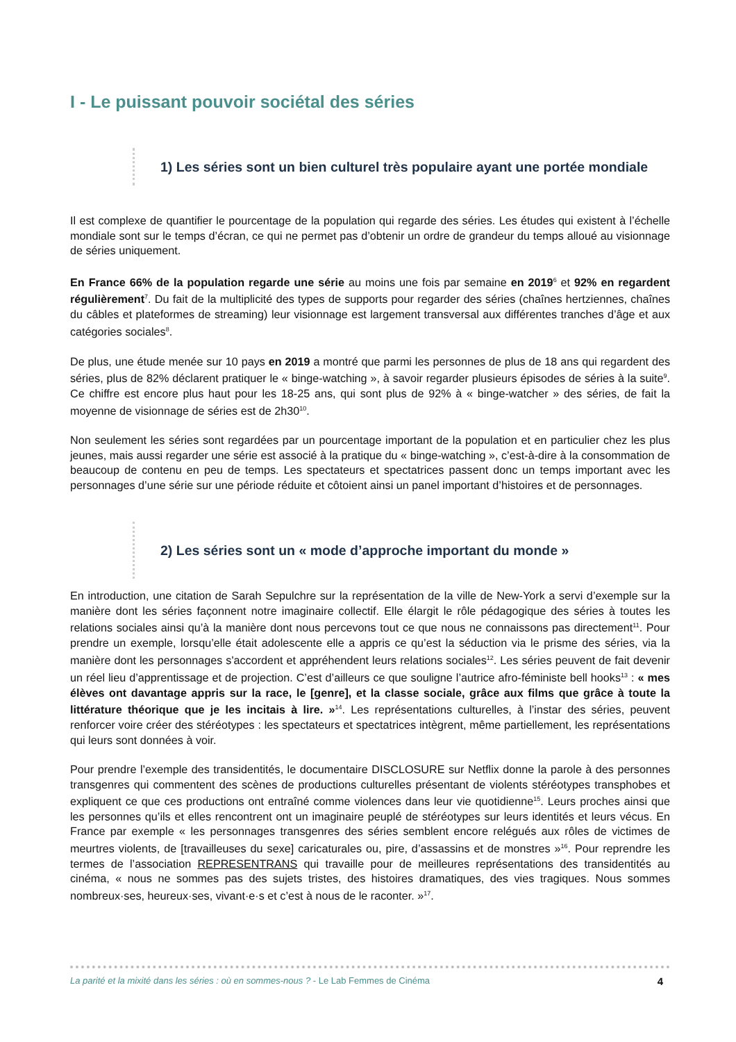I - Le puissant pouvoir sociétal des séries
1) Les séries sont un bien culturel très populaire ayant une portée mondiale
Il est complexe de quantifier le pourcentage de la population qui regarde des séries. Les études qui existent à l’échelle mondiale sont sur le temps d’écran, ce qui ne permet pas d’obtenir un ordre de grandeur du temps alloué au visionnage de séries uniquement.
En France 66% de la population regarde une série au moins une fois par semaine en 2019<sup>6</sup> et 92% en regardent régulièrement<sup>7</sup>. Du fait de la multiplicité des types de supports pour regarder des séries (chaînes hertziennes, chaînes du câbles et plateformes de streaming) leur visionnage est largement transversal aux différentes tranches d’âge et aux catégories sociales<sup>8</sup>.
De plus, une étude menée sur 10 pays en 2019 a montré que parmi les personnes de plus de 18 ans qui regardent des séries, plus de 82% déclarent pratiquer le « binge-watching », à savoir regarder plusieurs épisodes de séries à la suite<sup>9</sup>. Ce chiffre est encore plus haut pour les 18-25 ans, qui sont plus de 92% à « binge-watcher » des séries, de fait la moyenne de visionnage de séries est de 2h30<sup>10</sup>.
Non seulement les séries sont regardées par un pourcentage important de la population et en particulier chez les plus jeunes, mais aussi regarder une série est associé à la pratique du « binge-watching », c’est-à-dire à la consommation de beaucoup de contenu en peu de temps. Les spectateurs et spectatrices passent donc un temps important avec les personnages d’une série sur une période réduite et côtoient ainsi un panel important d’histoires et de personnages.
2) Les séries sont un « mode d’approche important du monde »
En introduction, une citation de Sarah Sepulchre sur la représentation de la ville de New-York a servi d’exemple sur la manière dont les séries façonnent notre imaginaire collectif. Elle élargit le rôle pédagogique des séries à toutes les relations sociales ainsi qu’à la manière dont nous percevons tout ce que nous ne connaissons pas directement<sup>11</sup>. Pour prendre un exemple, lorsqu’elle était adolescente elle a appris ce qu’est la séduction via le prisme des séries, via la manière dont les personnages s'accordent et appréhendent leurs relations sociales<sup>12</sup>. Les séries peuvent de fait devenir un réel lieu d’apprentissage et de projection. C’est d’ailleurs ce que souligne l’autrice afro-féministe bell hooks<sup>13</sup> : « mes élèves ont davantage appris sur la race, le [genre], et la classe sociale, grâce aux films que grâce à toute la littérature théorique que je les incitais à lire. »<sup>14</sup>. Les représentations culturelles, à l’instar des séries, peuvent renforcer voire créer des stéréotypes : les spectateurs et spectatrices intègrent, même partiellement, les représentations qui leurs sont données à voir.
Pour prendre l’exemple des transidentités, le documentaire DISCLOSURE sur Netflix donne la parole à des personnes transgenres qui commentent des scènes de productions culturelles présentant de violents stéréotypes transphobes et expliquent ce que ces productions ont entraîné comme violences dans leur vie quotidienne<sup>15</sup>. Leurs proches ainsi que les personnes qu’ils et elles rencontrent ont un imaginaire peuplé de stéréotypes sur leurs identités et leurs vécus. En France par exemple « les personnages transgenres des séries semblent encore relégués aux rôles de victimes de meurtres violents, de [travailleuses du sexe] caricaturales ou, pire, d’assassins et de monstres »<sup>16</sup>. Pour reprendre les termes de l’association REPRESENTRANS qui travaille pour de meilleures représentations des transidentités au cinéma, « nous ne sommes pas des sujets tristes, des histoires dramatiques, des vies tragiques. Nous sommes nombreux·ses, heureux·ses, vivant·e·s et c’est à nous de le raconter. »<sup>17</sup>.
La parité et la mixité dans les séries : où en sommes-nous ? - Le Lab Femmes de Cinéma 4